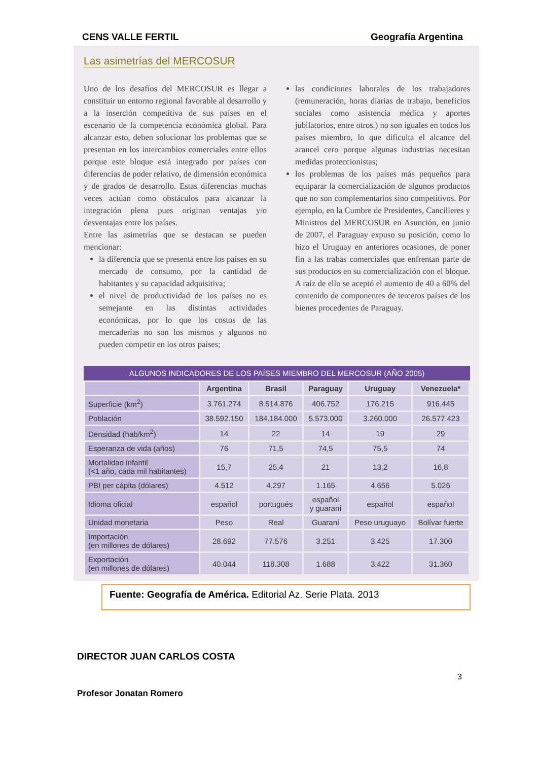CENS VALLE FERTIL Geografía Argentina
Las asimetrías del MERCOSUR
Uno de los desafíos del MERCOSUR es llegar a constituir un entorno regional favorable al desarrollo y a la inserción competitiva de sus países en el escenario de la competencia económica global. Para alcanzar esto, deben solucionar los problemas que se presentan en los intercambios comerciales entre ellos porque este bloque está integrado por países con diferencias de poder relativo, de dimensión económica y de grados de desarrollo. Estas diferencias muchas veces actúan como obstáculos para alcanzar la integración plena pues originan ventajas y/o desventajas entre los países.
Entre las asimetrías que se destacan se pueden mencionar:
la diferencia que se presenta entre los países en su mercado de consumo, por la cantidad de habitantes y su capacidad adquisitiva;
el nivel de productividad de los países no es semejante en las distintas actividades económicas, por lo que los costos de las mercaderías no son los mismos y algunos no pueden competir en los otros países;
las condiciones laborales de los trabajadores (remuneración, horas diarias de trabajo, beneficios sociales como asistencia médica y aportes jubilatorios, entre otros.) no son iguales en todos los países miembro, lo que dificulta el alcance del arancel cero porque algunas industrias necesitan medidas proteccionistas;
los problemas de los países más pequeños para equiparar la comercialización de algunos productos que no son complementarios sino competitivos. Por ejemplo, en la Cumbre de Presidentes, Cancilleres y Ministros del MERCOSUR en Asunción, en junio de 2007, el Paraguay expuso su posición, como lo hizo el Uruguay en anteriores ocasiones, de poner fin a las trabas comerciales que enfrentan parte de sus productos en su comercialización con el bloque. A raíz de ello se aceptó el aumento de 40 a 60% del contenido de componentes de terceros países de los bienes procedentes de Paraguay.
ALGUNOS INDICADORES DE LOS PAÍSES MIEMBRO DEL MERCOSUR (AÑO 2005)
| | Argentina | Brasil | Paraguay | Uruguay | Venezuela* |
| --- | --- | --- | --- | --- | --- |
| Superficie (km<sup>2</sup>) | 3.761.274 | 8.514.876 | 406.752 | 176.215 | 916.445 |
| Población | 38.592.150 | 184.184.000 | 5.573.000 | 3.260.000 | 26.577.423 |
| Densidad (hab/km<sup>2</sup>) | 14 | 22 | 14 | 19 | 29 |
| Esperanza de vida (años) | 76 | 71,5 | 74,5 | 75,5 | 74 |
| Mortalidad infantil (<1 año, cada mil habitantes) | 15,7 | 25,4 | 21 | 13,2 | 16,8 |
| PBI per cápita (dólares) | 4.512 | 4.297 | 1.165 | 4.656 | 5.026 |
| Idioma oficial | español | portugués | español y guaraní | español | español |
| Unidad monetaria | Peso | Real | Guaraní | Peso uruguayo | Bolívar fuerte |
| Importación (en millones de dólares) | 28.692 | 77.576 | 3.251 | 3.425 | 17.300 |
| Exportación (en millones de dólares) | 40.044 | 118.308 | 1.688 | 3.422 | 31.360 |
Fuente: Geografía de América. Editorial Az. Serie Plata. 2013
DIRECTOR JUAN CARLOS COSTA
3
Profesor Jonatan Romero